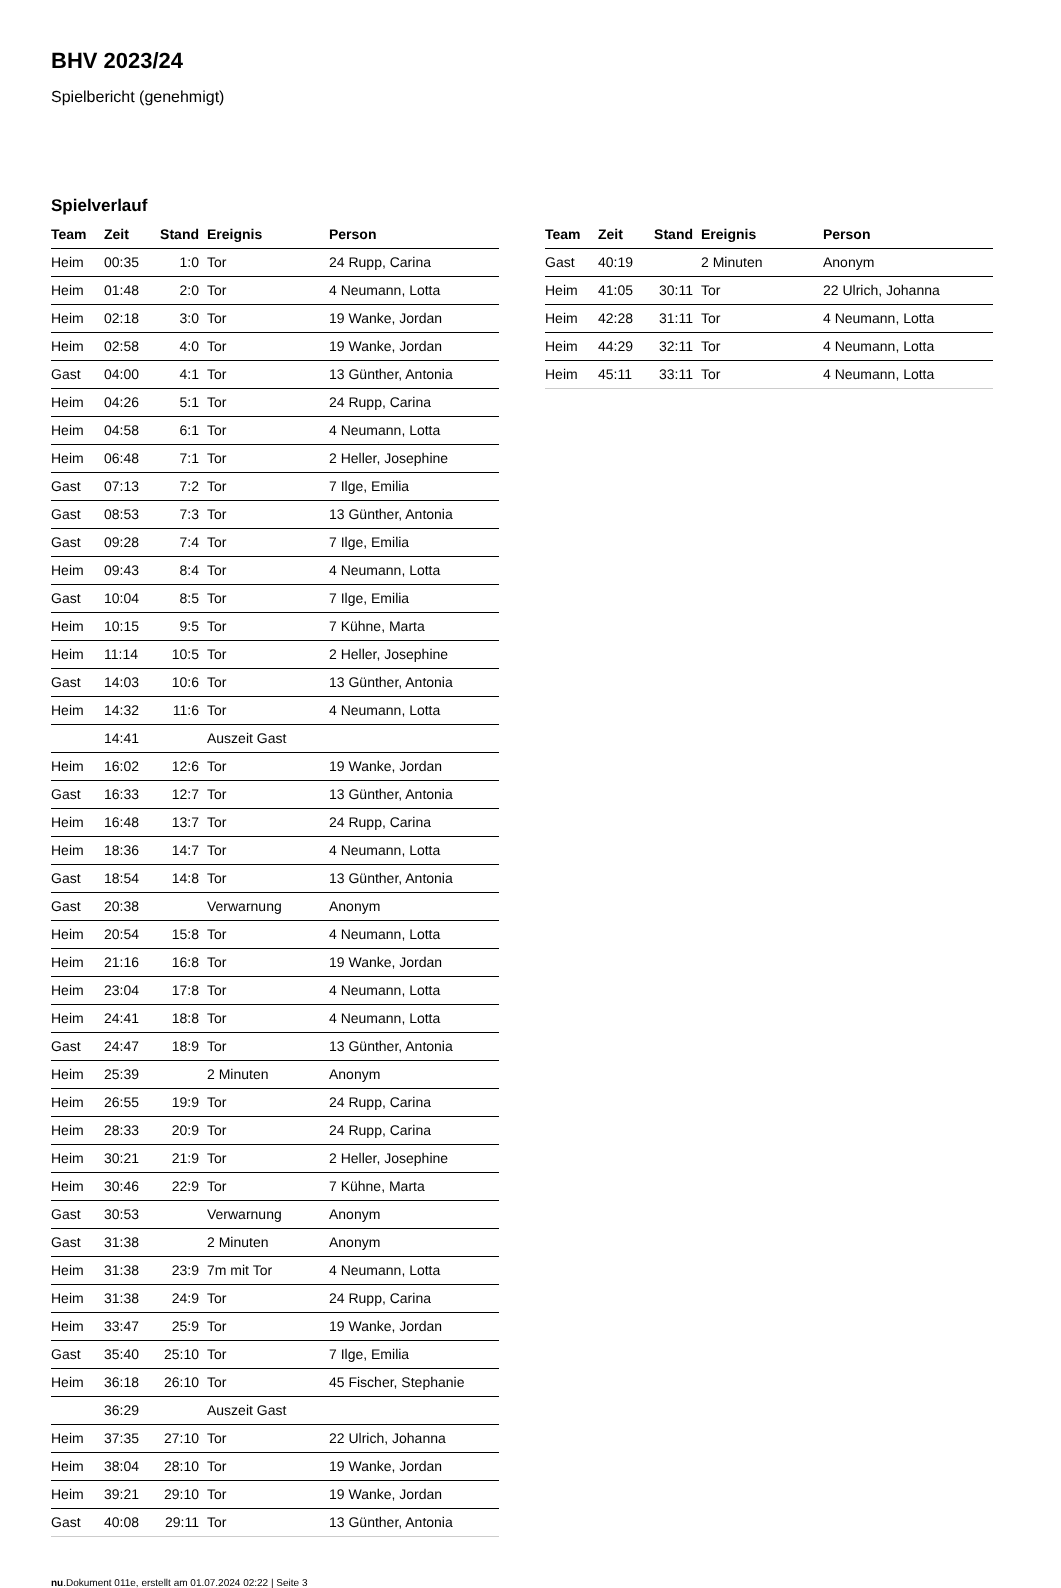BHV 2023/24
Spielbericht (genehmigt)
Spielverlauf
| Team | Zeit | Stand | Ereignis | Person |
| --- | --- | --- | --- | --- |
| Heim | 00:35 | 1:0 | Tor | 24 Rupp, Carina |
| Heim | 01:48 | 2:0 | Tor | 4 Neumann, Lotta |
| Heim | 02:18 | 3:0 | Tor | 19 Wanke, Jordan |
| Heim | 02:58 | 4:0 | Tor | 19 Wanke, Jordan |
| Gast | 04:00 | 4:1 | Tor | 13 Günther, Antonia |
| Heim | 04:26 | 5:1 | Tor | 24 Rupp, Carina |
| Heim | 04:58 | 6:1 | Tor | 4 Neumann, Lotta |
| Heim | 06:48 | 7:1 | Tor | 2 Heller, Josephine |
| Gast | 07:13 | 7:2 | Tor | 7 Ilge, Emilia |
| Gast | 08:53 | 7:3 | Tor | 13 Günther, Antonia |
| Gast | 09:28 | 7:4 | Tor | 7 Ilge, Emilia |
| Heim | 09:43 | 8:4 | Tor | 4 Neumann, Lotta |
| Gast | 10:04 | 8:5 | Tor | 7 Ilge, Emilia |
| Heim | 10:15 | 9:5 | Tor | 7 Kühne, Marta |
| Heim | 11:14 | 10:5 | Tor | 2 Heller, Josephine |
| Gast | 14:03 | 10:6 | Tor | 13 Günther, Antonia |
| Heim | 14:32 | 11:6 | Tor | 4 Neumann, Lotta |
| | 14:41 | | Auszeit Gast | |
| Heim | 16:02 | 12:6 | Tor | 19 Wanke, Jordan |
| Gast | 16:33 | 12:7 | Tor | 13 Günther, Antonia |
| Heim | 16:48 | 13:7 | Tor | 24 Rupp, Carina |
| Heim | 18:36 | 14:7 | Tor | 4 Neumann, Lotta |
| Gast | 18:54 | 14:8 | Tor | 13 Günther, Antonia |
| Gast | 20:38 | | Verwarnung | Anonym |
| Heim | 20:54 | 15:8 | Tor | 4 Neumann, Lotta |
| Heim | 21:16 | 16:8 | Tor | 19 Wanke, Jordan |
| Heim | 23:04 | 17:8 | Tor | 4 Neumann, Lotta |
| Heim | 24:41 | 18:8 | Tor | 4 Neumann, Lotta |
| Gast | 24:47 | 18:9 | Tor | 13 Günther, Antonia |
| Heim | 25:39 | | 2 Minuten | Anonym |
| Heim | 26:55 | 19:9 | Tor | 24 Rupp, Carina |
| Heim | 28:33 | 20:9 | Tor | 24 Rupp, Carina |
| Heim | 30:21 | 21:9 | Tor | 2 Heller, Josephine |
| Heim | 30:46 | 22:9 | Tor | 7 Kühne, Marta |
| Gast | 30:53 | | Verwarnung | Anonym |
| Gast | 31:38 | | 2 Minuten | Anonym |
| Heim | 31:38 | 23:9 | 7m mit Tor | 4 Neumann, Lotta |
| Heim | 31:38 | 24:9 | Tor | 24 Rupp, Carina |
| Heim | 33:47 | 25:9 | Tor | 19 Wanke, Jordan |
| Gast | 35:40 | 25:10 | Tor | 7 Ilge, Emilia |
| Heim | 36:18 | 26:10 | Tor | 45 Fischer, Stephanie |
| | 36:29 | | Auszeit Gast | |
| Heim | 37:35 | 27:10 | Tor | 22 Ulrich, Johanna |
| Heim | 38:04 | 28:10 | Tor | 19 Wanke, Jordan |
| Heim | 39:21 | 29:10 | Tor | 19 Wanke, Jordan |
| Gast | 40:08 | 29:11 | Tor | 13 Günther, Antonia |
| Team | Zeit | Stand | Ereignis | Person |
| --- | --- | --- | --- | --- |
| Gast | 40:19 | | 2 Minuten | Anonym |
| Heim | 41:05 | 30:11 | Tor | 22 Ulrich, Johanna |
| Heim | 42:28 | 31:11 | Tor | 4 Neumann, Lotta |
| Heim | 44:29 | 32:11 | Tor | 4 Neumann, Lotta |
| Heim | 45:11 | 33:11 | Tor | 4 Neumann, Lotta |
nu.Dokument 011e, erstellt am 01.07.2024 02:22 | Seite 3